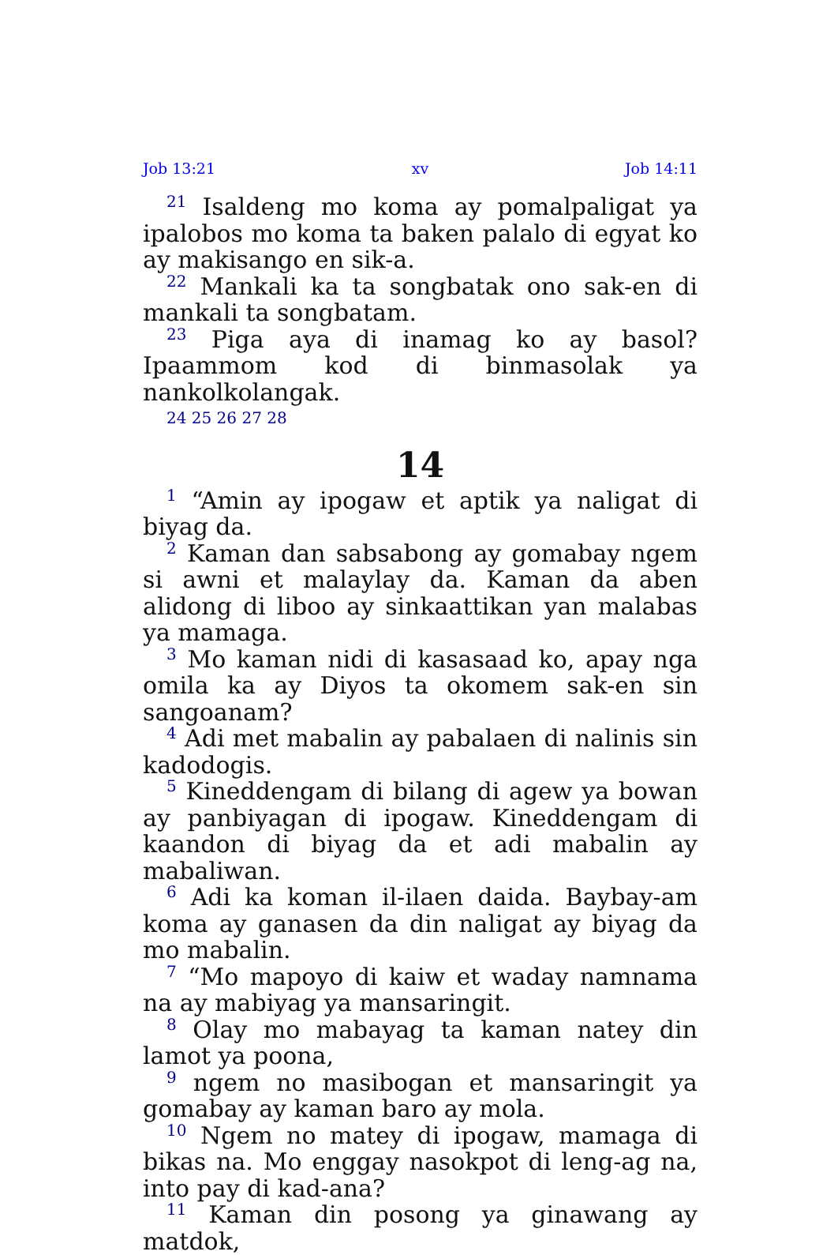Job 13:21 xv Job 14:11
<sup>21</sup> Isaldeng mo koma ay pomalpaligat ya ipalobos mo koma ta baken palalo di egyat ko ay makisango en sik-a.
<sup>22</sup> Mankali ka ta songbatak ono sak-en di mankali ta songbatam.
<sup>23</sup> Piga aya di inamag ko ay basol? Ipaammom kod di binmasolak ya nankolkolangak.
24 25 26 27 28
14
<sup>1</sup> “Amin ay ipogaw et aptik ya naligat di biyag da.
<sup>2</sup> Kaman dan sabsabong ay gomabay ngem si awni et malaylay da. Kaman da aben alidong di liboo ay sinkaattikan yan malabas ya mamaga.
<sup>3</sup> Mo kaman nidi di kasasaad ko, apay nga omila ka ay Diyos ta okomem sak-en sin sangoanam?
<sup>4</sup> Adi met mabalin ay pabalaen di nalinis sin kadodogis.
<sup>5</sup> Kineddengam di bilang di agew ya bowan ay panbiyagan di ipogaw. Kineddengam di kaandon di biyag da et adi mabalin ay mabaliwan.
<sup>6</sup> Adi ka koman il-ilaen daida. Baybay-am koma ay ganasen da din naligat ay biyag da mo mabalin.
<sup>7</sup> “Mo mapoyo di kaiw et waday namnama na ay mabiyag ya mansaringit.
<sup>8</sup> Olay mo mabayag ta kaman natey din lamot ya poona,
<sup>9</sup> ngem no masibogan et mansaringit ya gomabay ay kaman baro ay mola.
<sup>10</sup> Ngem no matey di ipogaw, mamaga di bikas na. Mo enggay nasokpot di leng-ag na, into pay di kad-ana?
<sup>11</sup> Kaman din posong ya ginawang ay matdok,